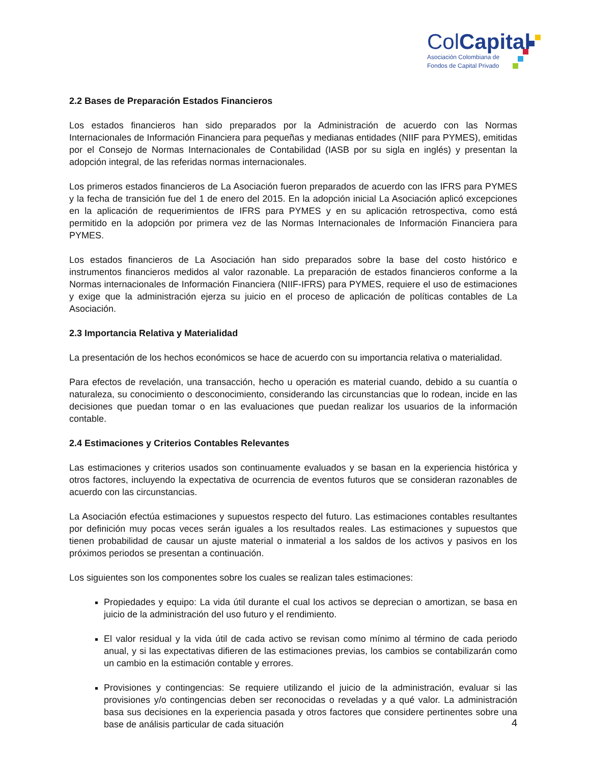ColCapital
Asociación Colombiana de
Fondos de Capital Privado
2.2 Bases de Preparación Estados Financieros
Los estados financieros han sido preparados por la Administración de acuerdo con las Normas Internacionales de Información Financiera para pequeñas y medianas entidades (NIIF para PYMES), emitidas por el Consejo de Normas Internacionales de Contabilidad (IASB por su sigla en inglés) y presentan la adopción integral, de las referidas normas internacionales.
Los primeros estados financieros de La Asociación fueron preparados de acuerdo con las IFRS para PYMES y la fecha de transición fue del 1 de enero del 2015. En la adopción inicial La Asociación aplicó excepciones en la aplicación de requerimientos de IFRS para PYMES y en su aplicación retrospectiva, como está permitido en la adopción por primera vez de las Normas Internacionales de Información Financiera para PYMES.
Los estados financieros de La Asociación han sido preparados sobre la base del costo histórico e instrumentos financieros medidos al valor razonable. La preparación de estados financieros conforme a la Normas internacionales de Información Financiera (NIIF-IFRS) para PYMES, requiere el uso de estimaciones y exige que la administración ejerza su juicio en el proceso de aplicación de políticas contables de La Asociación.
2.3 Importancia Relativa y Materialidad
La presentación de los hechos económicos se hace de acuerdo con su importancia relativa o materialidad.
Para efectos de revelación, una transacción, hecho u operación es material cuando, debido a su cuantía o naturaleza, su conocimiento o desconocimiento, considerando las circunstancias que lo rodean, incide en las decisiones que puedan tomar o en las evaluaciones que puedan realizar los usuarios de la información contable.
2.4 Estimaciones y Criterios Contables Relevantes
Las estimaciones y criterios usados son continuamente evaluados y se basan en la experiencia histórica y otros factores, incluyendo la expectativa de ocurrencia de eventos futuros que se consideran razonables de acuerdo con las circunstancias.
La Asociación efectúa estimaciones y supuestos respecto del futuro. Las estimaciones contables resultantes por definición muy pocas veces serán iguales a los resultados reales. Las estimaciones y supuestos que tienen probabilidad de causar un ajuste material o inmaterial a los saldos de los activos y pasivos en los próximos periodos se presentan a continuación.
Los siguientes son los componentes sobre los cuales se realizan tales estimaciones:
Propiedades y equipo: La vida útil durante el cual los activos se deprecian o amortizan, se basa en juicio de la administración del uso futuro y el rendimiento.
El valor residual y la vida útil de cada activo se revisan como mínimo al término de cada periodo anual, y si las expectativas difieren de las estimaciones previas, los cambios se contabilizarán como un cambio en la estimación contable y errores.
Provisiones y contingencias: Se requiere utilizando el juicio de la administración, evaluar si las provisiones y/o contingencias deben ser reconocidas o reveladas y a qué valor. La administración basa sus decisiones en la experiencia pasada y otros factores que considere pertinentes sobre una base de análisis particular de cada situación
4